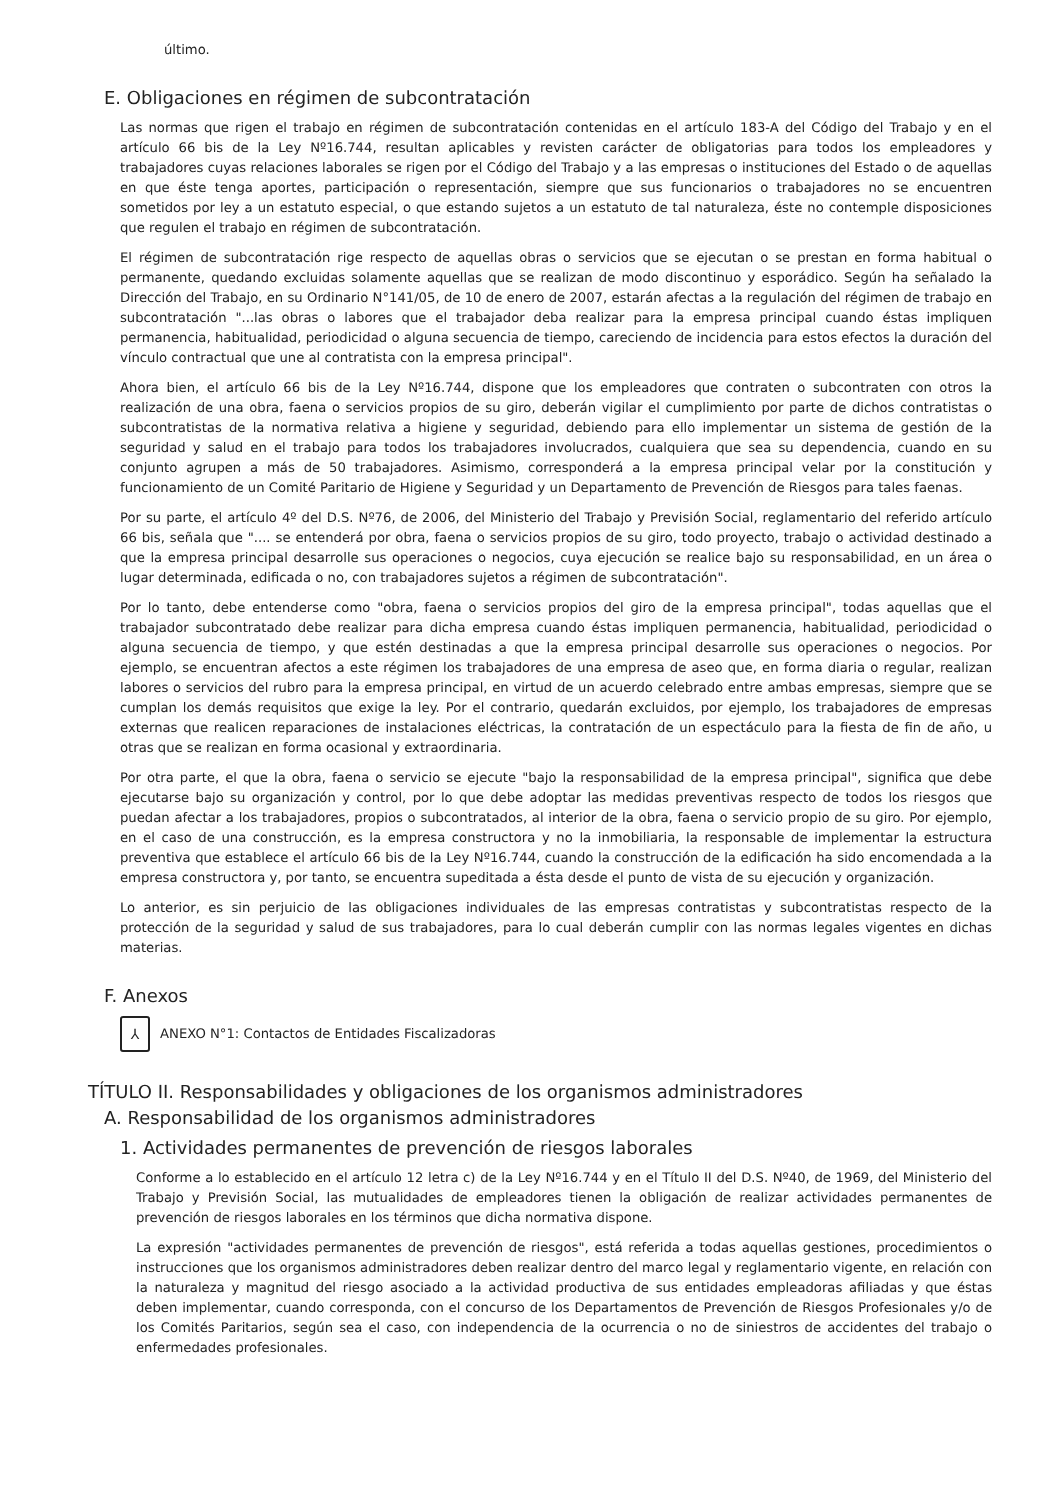último.
E. Obligaciones en régimen de subcontratación
Las normas que rigen el trabajo en régimen de subcontratación contenidas en el artículo 183-A del Código del Trabajo y en el artículo 66 bis de la Ley Nº16.744, resultan aplicables y revisten carácter de obligatorias para todos los empleadores y trabajadores cuyas relaciones laborales se rigen por el Código del Trabajo y a las empresas o instituciones del Estado o de aquellas en que éste tenga aportes, participación o representación, siempre que sus funcionarios o trabajadores no se encuentren sometidos por ley a un estatuto especial, o que estando sujetos a un estatuto de tal naturaleza, éste no contemple disposiciones que regulen el trabajo en régimen de subcontratación.
El régimen de subcontratación rige respecto de aquellas obras o servicios que se ejecutan o se prestan en forma habitual o permanente, quedando excluidas solamente aquellas que se realizan de modo discontinuo y esporádico. Según ha señalado la Dirección del Trabajo, en su Ordinario N°141/05, de 10 de enero de 2007, estarán afectas a la regulación del régimen de trabajo en subcontratación "...las obras o labores que el trabajador deba realizar para la empresa principal cuando éstas impliquen permanencia, habitualidad, periodicidad o alguna secuencia de tiempo, careciendo de incidencia para estos efectos la duración del vínculo contractual que une al contratista con la empresa principal".
Ahora bien, el artículo 66 bis de la Ley Nº16.744, dispone que los empleadores que contraten o subcontraten con otros la realización de una obra, faena o servicios propios de su giro, deberán vigilar el cumplimiento por parte de dichos contratistas o subcontratistas de la normativa relativa a higiene y seguridad, debiendo para ello implementar un sistema de gestión de la seguridad y salud en el trabajo para todos los trabajadores involucrados, cualquiera que sea su dependencia, cuando en su conjunto agrupen a más de 50 trabajadores. Asimismo, corresponderá a la empresa principal velar por la constitución y funcionamiento de un Comité Paritario de Higiene y Seguridad y un Departamento de Prevención de Riesgos para tales faenas.
Por su parte, el artículo 4º del D.S. Nº76, de 2006, del Ministerio del Trabajo y Previsión Social, reglamentario del referido artículo 66 bis, señala que ".... se entenderá por obra, faena o servicios propios de su giro, todo proyecto, trabajo o actividad destinado a que la empresa principal desarrolle sus operaciones o negocios, cuya ejecución se realice bajo su responsabilidad, en un área o lugar determinada, edificada o no, con trabajadores sujetos a régimen de subcontratación".
Por lo tanto, debe entenderse como "obra, faena o servicios propios del giro de la empresa principal", todas aquellas que el trabajador subcontratado debe realizar para dicha empresa cuando éstas impliquen permanencia, habitualidad, periodicidad o alguna secuencia de tiempo, y que estén destinadas a que la empresa principal desarrolle sus operaciones o negocios. Por ejemplo, se encuentran afectos a este régimen los trabajadores de una empresa de aseo que, en forma diaria o regular, realizan labores o servicios del rubro para la empresa principal, en virtud de un acuerdo celebrado entre ambas empresas, siempre que se cumplan los demás requisitos que exige la ley. Por el contrario, quedarán excluidos, por ejemplo, los trabajadores de empresas externas que realicen reparaciones de instalaciones eléctricas, la contratación de un espectáculo para la fiesta de fin de año, u otras que se realizan en forma ocasional y extraordinaria.
Por otra parte, el que la obra, faena o servicio se ejecute "bajo la responsabilidad de la empresa principal", significa que debe ejecutarse bajo su organización y control, por lo que debe adoptar las medidas preventivas respecto de todos los riesgos que puedan afectar a los trabajadores, propios o subcontratados, al interior de la obra, faena o servicio propio de su giro. Por ejemplo, en el caso de una construcción, es la empresa constructora y no la inmobiliaria, la responsable de implementar la estructura preventiva que establece el artículo 66 bis de la Ley Nº16.744, cuando la construcción de la edificación ha sido encomendada a la empresa constructora y, por tanto, se encuentra supeditada a ésta desde el punto de vista de su ejecución y organización.
Lo anterior, es sin perjuicio de las obligaciones individuales de las empresas contratistas y subcontratistas respecto de la protección de la seguridad y salud de sus trabajadores, para lo cual deberán cumplir con las normas legales vigentes en dichas materias.
F. Anexos
⅄
ANEXO N°1: Contactos de Entidades Fiscalizadoras
TÍTULO II. Responsabilidades y obligaciones de los organismos administradores
A. Responsabilidad de los organismos administradores
1. Actividades permanentes de prevención de riesgos laborales
Conforme a lo establecido en el artículo 12 letra c) de la Ley Nº16.744 y en el Título II del D.S. Nº40, de 1969, del Ministerio del Trabajo y Previsión Social, las mutualidades de empleadores tienen la obligación de realizar actividades permanentes de prevención de riesgos laborales en los términos que dicha normativa dispone.
La expresión "actividades permanentes de prevención de riesgos", está referida a todas aquellas gestiones, procedimientos o instrucciones que los organismos administradores deben realizar dentro del marco legal y reglamentario vigente, en relación con la naturaleza y magnitud del riesgo asociado a la actividad productiva de sus entidades empleadoras afiliadas y que éstas deben implementar, cuando corresponda, con el concurso de los Departamentos de Prevención de Riesgos Profesionales y/o de los Comités Paritarios, según sea el caso, con independencia de la ocurrencia o no de siniestros de accidentes del trabajo o enfermedades profesionales.